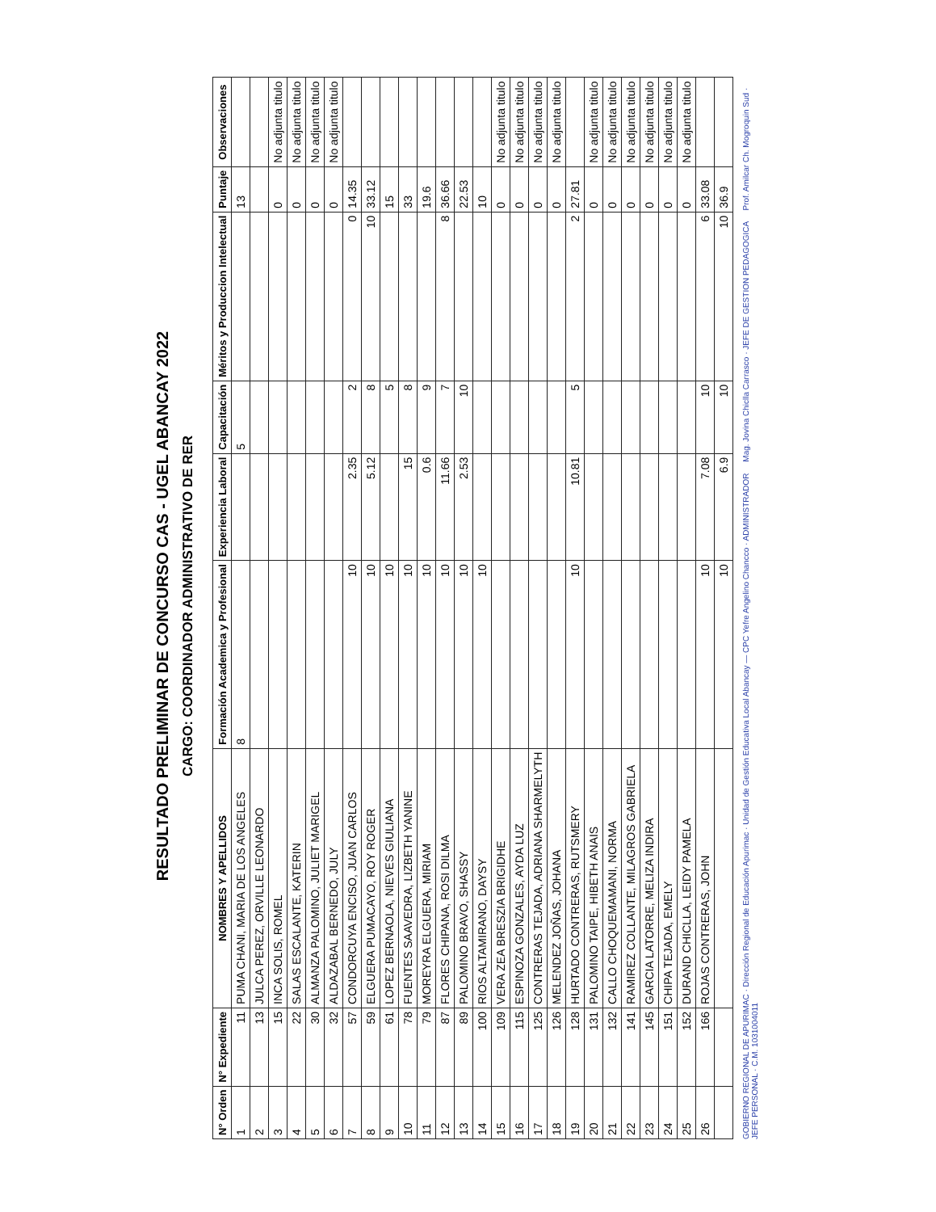RESULTADO PRELIMINAR DE CONCURSO CAS - UGEL ABANCAY 2022
CARGO: COORDINADOR ADMINISTRATIVO DE RER
| N° Orden | N° Expediente | NOMBRES Y APELLIDOS | Formación Academica y Profesional | Experiencia Laboral | Capacitación | Méritos y Produccion Intelectual | Puntaje | Observaciones |
| --- | --- | --- | --- | --- | --- | --- | --- | --- |
| 1 | 11 | PUMA CHANI, MARIA DE LOS ANGELES | 8 | | 5 | | 13 | |
| 2 | 13 | JULCA PEREZ, ORVILLE LEONARDO | | | | | | |
| 3 | 15 | INCA SOLIS, ROMEL | | | | | 0 | No adjunta titulo |
| 4 | 22 | SALAS ESCALANTE, KATERIN | | | | | 0 | No adjunta titulo |
| 5 | 30 | ALMANZA PALOMINO, JULIET MARIGEL | | | | | 0 | No adjunta titulo |
| 6 | 32 | ALDAZABAL BERNEDO, JULY | | | | | 0 | No adjunta titulo |
| 7 | 57 | CONDORCUYA ENCISO, JUAN CARLOS | 10 | 2.35 | 2 | 0 | 14.35 | |
| 8 | 59 | ELGUERA PUMACAYO, ROY ROGER | 10 | 5.12 | 8 | 10 | 33.12 | |
| 9 | 61 | LOPEZ BERNAOLA, NIEVES GIULIANA | 10 | | 5 | | 15 | |
| 10 | 78 | FUENTES SAAVEDRA, LIZBETH YANINE | 10 | 15 | 8 | | 33 | |
| 11 | 79 | MOREYRA ELGUERA, MIRIAM | 10 | 0.6 | 9 | | 19.6 | |
| 12 | 87 | FLORES CHIPANA, ROSI DILMA | 10 | 11.66 | 7 | 8 | 36.66 | |
| 13 | 89 | PALOMINO BRAVO, SHASSY | 10 | 2.53 | 10 | | 22.53 | |
| 14 | 100 | RIOS ALTAMIRANO, DAYSY | 10 | | | | 10 | |
| 15 | 109 | VERA ZEA BRESZIA BRIGIDHE | | | | | 0 | No adjunta titulo |
| 16 | 115 | ESPINOZA GONZALES, AYDA LUZ | | | | | 0 | No adjunta titulo |
| 17 | 125 | CONTRERAS TEJADA, ADRIANA SHARMELYTH | | | | | 0 | No adjunta titulo |
| 18 | 126 | MELENDEZ JOÑAS, JOHANA | | | | | 0 | No adjunta titulo |
| 19 | 128 | HURTADO CONTRERAS, RUTSMERY | 10 | 10.81 | 5 | 2 | 27.81 | |
| 20 | 131 | PALOMINO TAIPE, HIBETH ANAIS | | | | | 0 | No adjunta titulo |
| 21 | 132 | CALLO CHOQUEMAMANI, NORMA | | | | | 0 | No adjunta titulo |
| 22 | 141 | RAMIREZ COLLANTE, MILAGROS GABRIELA | | | | | 0 | No adjunta titulo |
| 23 | 145 | GARCIA LATORRE, MELIZA INDIRA | | | | | 0 | No adjunta titulo |
| 24 | 151 | CHIPA TEJADA, EMELY | | | | | 0 | No adjunta titulo |
| 25 | 152 | DURAND CHICLLA, LEIDY PAMELA | | | | | 0 | No adjunta titulo |
| 26 | 166 | ROJAS CONTRERAS, JOHN | 10 | 7.08 | 10 | 6 | 33.08 | |
| | | | 10 | 6.9 | 10 | 10 | 36.9 | |
GOBIERNO REGIONAL DE APURIMAC · Dirección Regional de Educación Apurimac · Unidad de Gestión Educativa Local Abancay — CPC Yefre Angelino Chancco · ADMINISTRADOR Mag. Jovina Chiclla Carrasco · JEFE DE GESTION PEDAGOGICA Prof. Amilcar Ch. Mogroquin Sud · JEFE PERSONAL · C.M. 1031004011